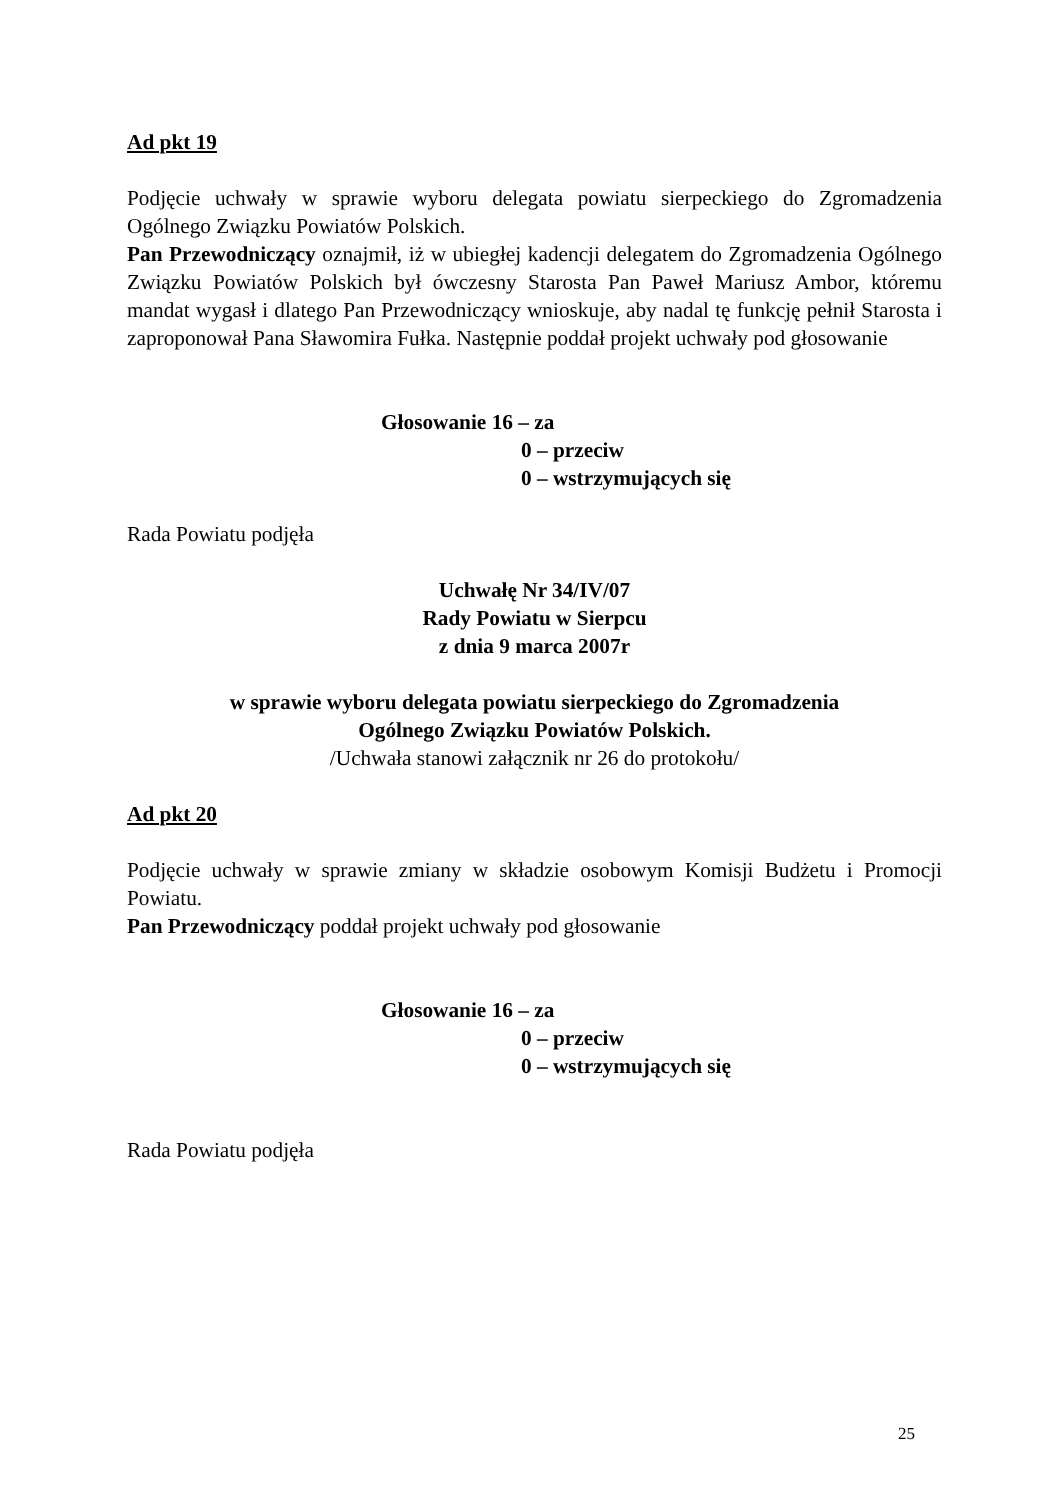Ad pkt 19
Podjęcie uchwały w sprawie wyboru delegata powiatu sierpeckiego do Zgromadzenia Ogólnego Związku Powiatów Polskich.
Pan Przewodniczący oznajmił, iż w ubiegłej kadencji delegatem do Zgromadzenia Ogólnego Związku Powiatów Polskich był ówczesny Starosta Pan Paweł Mariusz Ambor, któremu mandat wygasł i dlatego Pan Przewodniczący wnioskuje, aby nadal tę funkcję pełnił Starosta i zaproponował Pana Sławomira Fułka. Następnie poddał projekt uchwały pod głosowanie
Głosowanie 16 – za
0 – przeciw
0 – wstrzymujących się
Rada Powiatu podjęła
Uchwałę Nr 34/IV/07
Rady Powiatu w Sierpcu
z dnia 9 marca 2007r
w sprawie wyboru delegata powiatu sierpeckiego do Zgromadzenia
Ogólnego Związku Powiatów Polskich.
/Uchwała stanowi załącznik nr 26 do protokołu/
Ad pkt 20
Podjęcie uchwały w sprawie zmiany w składzie osobowym Komisji Budżetu i Promocji Powiatu.
Pan Przewodniczący poddał projekt uchwały pod głosowanie
Głosowanie 16 – za
0 – przeciw
0 – wstrzymujących się
Rada Powiatu podjęła
25